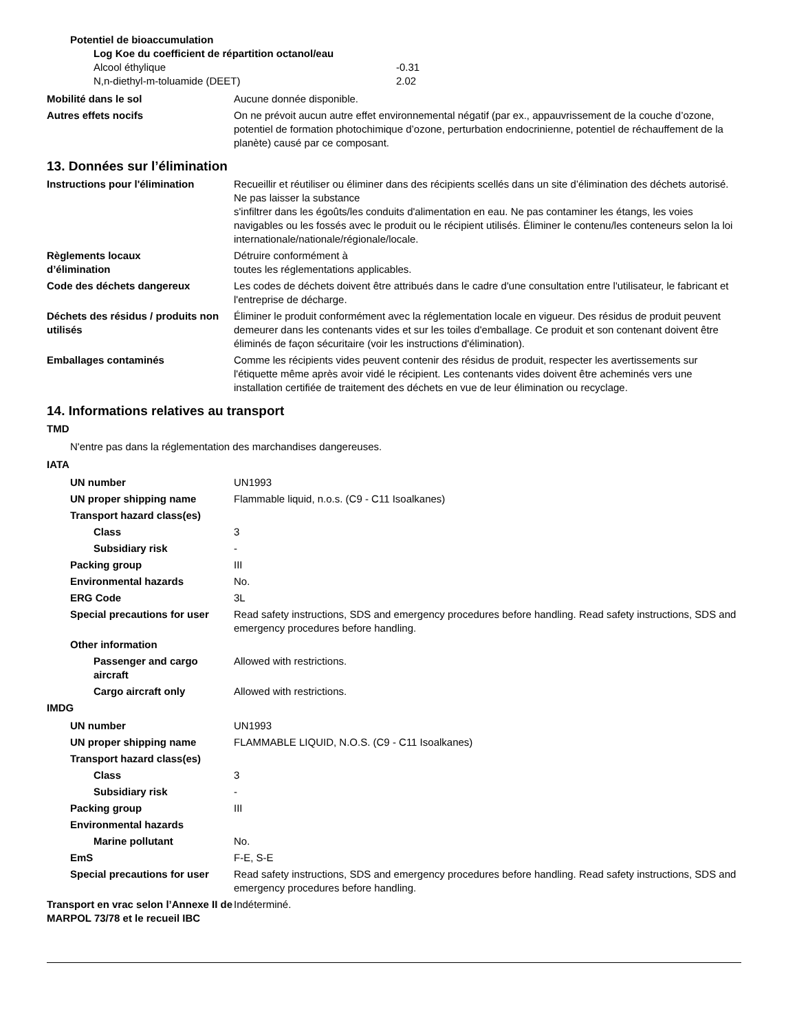Potentiel de bioaccumulation
Log Koe du coefficient de répartition octanol/eau
Alcool éthylique -0.31
N,n-diethyl-m-toluamide (DEET) 2.02
Mobilité dans le sol Aucune donnée disponible.
Autres effets nocifs On ne prévoit aucun autre effet environnemental négatif (par ex., appauvrissement de la couche d’ozone, potentiel de formation photochimique d’ozone, perturbation endocrinienne, potentiel de réchauffement de la planète) causé par ce composant.
13. Données sur l’élimination
Instructions pour l'élimination
Recueillir et réutiliser ou éliminer dans des récipients scellés dans un site d’élimination des déchets autorisé. Ne pas laisser la substance
s'infiltrer dans les égoûts/les conduits d'alimentation en eau. Ne pas contaminer les étangs, les voies navigables ou les fossés avec le produit ou le récipient utilisés. Éliminer le contenu/les conteneurs selon la loi internationale/nationale/régionale/locale.
Règlements locaux
d’élimination
Détruire conformément à
toutes les réglementations applicables.
Code des déchets dangereux Les codes de déchets doivent être attribués dans le cadre d'une consultation entre l'utilisateur, le fabricant et l'entreprise de décharge.
Déchets des résidus / produits non utilisés
Éliminer le produit conformément avec la réglementation locale en vigueur. Des résidus de produit peuvent demeurer dans les contenants vides et sur les toiles d'emballage. Ce produit et son contenant doivent être éliminés de façon sécuritaire (voir les instructions d'élimination).
Emballages contaminés Comme les récipients vides peuvent contenir des résidus de produit, respecter les avertissements sur l'étiquette même après avoir vidé le récipient. Les contenants vides doivent être acheminés vers une installation certifiée de traitement des déchets en vue de leur élimination ou recyclage.
14. Informations relatives au transport
TMD
N'entre pas dans la réglementation des marchandises dangereuses.
IATA
UN number UN1993
UN proper shipping name Flammable liquid, n.o.s. (C9 - C11 Isoalkanes)
Transport hazard class(es)
Class 3
Subsidiary risk -
Packing group III
Environmental hazards No.
ERG Code 3L
Special precautions for user
Read safety instructions, SDS and emergency procedures before handling. Read safety instructions, SDS and emergency procedures before handling.
Other information
Passenger and cargo aircraft
Allowed with restrictions.
Cargo aircraft only Allowed with restrictions.
IMDG
UN number UN1993
UN proper shipping name FLAMMABLE LIQUID, N.O.S. (C9 - C11 Isoalkanes)
Transport hazard class(es)
Class 3
Subsidiary risk -
Packing group III
Environmental hazards
Marine pollutant No.
EmS F-E, S-E
Special precautions for user
Read safety instructions, SDS and emergency procedures before handling. Read safety instructions, SDS and emergency procedures before handling.
Transport en vrac selon l’Annexe II de MARPOL 73/78 et le recueil IBC
Indéterminé.